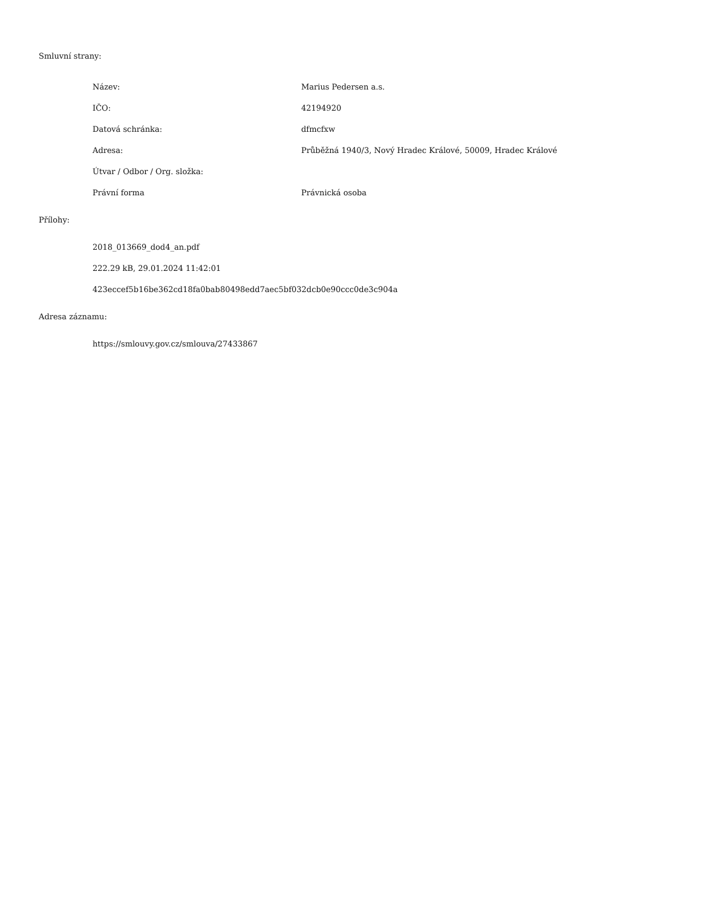Smluvní strany:
| Název: | Marius Pedersen a.s. |
| IČO: | 42194920 |
| Datová schránka: | dfmcfxw |
| Adresa: | Průběžná 1940/3, Nový Hradec Králové, 50009, Hradec Králové |
| Útvar / Odbor / Org. složka: | |
| Právní forma | Právnická osoba |
Přílohy:
2018_013669_dod4_an.pdf
222.29 kB, 29.01.2024 11:42:01
423eccef5b16be362cd18fa0bab80498edd7aec5bf032dcb0e90ccc0de3c904a
Adresa záznamu:
https://smlouvy.gov.cz/smlouva/27433867